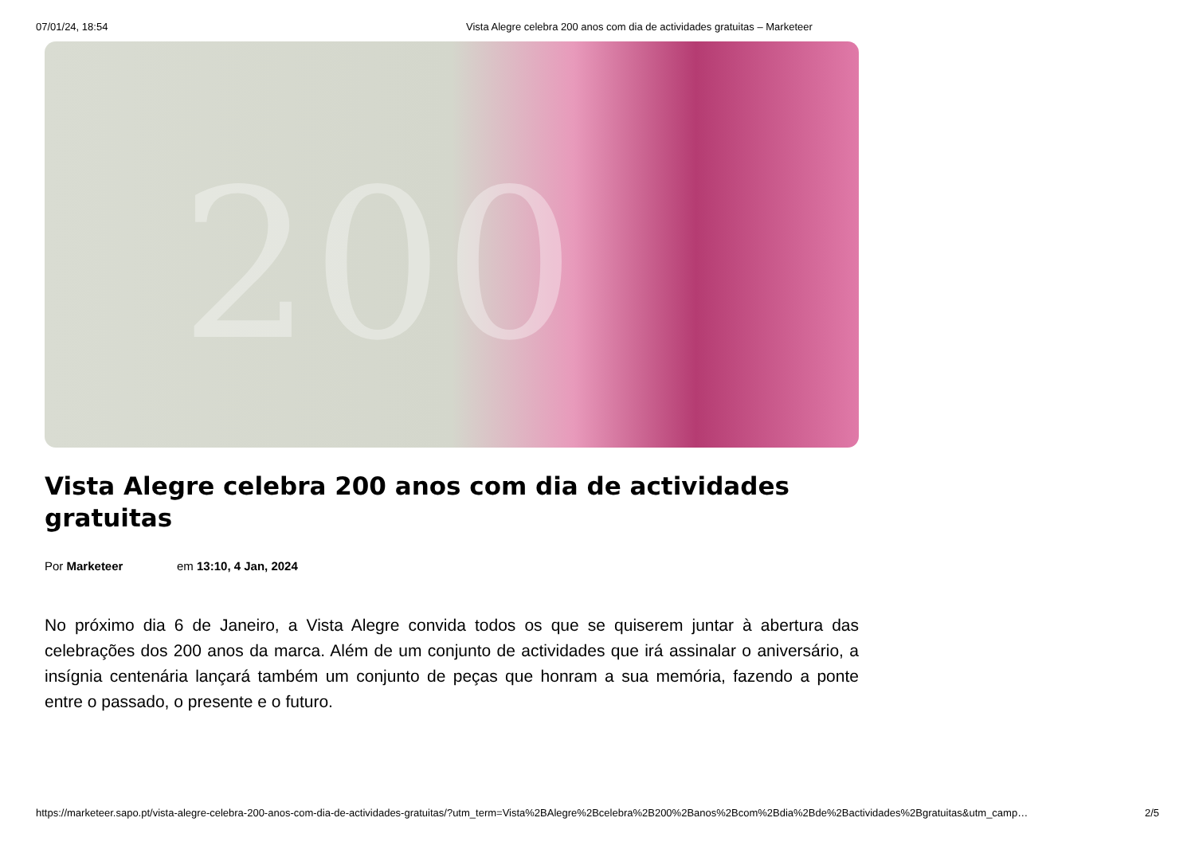07/01/24, 18:54 Vista Alegre celebra 200 anos com dia de actividades gratuitas – Marketeer
200
Vista Alegre celebra 200 anos com dia de actividades gratuitas
Por Marketeer em 13:10, 4 Jan, 2024
No próximo dia 6 de Janeiro, a Vista Alegre convida todos os que se quiserem juntar à abertura das celebrações dos 200 anos da marca. Além de um conjunto de actividades que irá assinalar o aniversário, a insígnia centenária lançará também um conjunto de peças que honram a sua memória, fazendo a ponte entre o passado, o presente e o futuro.
https://marketeer.sapo.pt/vista-alegre-celebra-200-anos-com-dia-de-actividades-gratuitas/?utm_term=Vista%2BAlegre%2Bcelebra%2B200%2Banos%2Bcom%2Bdia%2Bde%2Bactividades%2Bgratuitas&utm_camp… 2/5